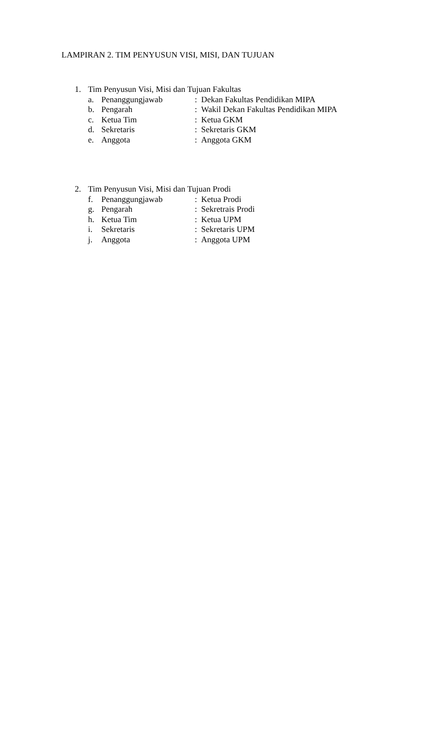LAMPIRAN 2. TIM PENYUSUN VISI, MISI, DAN TUJUAN
1. Tim Penyusun Visi, Misi dan Tujuan Fakultas
a. Penanggungjawab: Dekan Fakultas Pendidikan MIPA
b. Pengarah: Wakil Dekan Fakultas Pendidikan MIPA
c. Ketua Tim: Ketua GKM
d. Sekretaris: Sekretaris GKM
e. Anggota: Anggota GKM
2. Tim Penyusun Visi, Misi dan Tujuan Prodi
f. Penanggungjawab: Ketua Prodi
g. Pengarah: Sekretrais Prodi
h. Ketua Tim: Ketua UPM
i. Sekretaris: Sekretaris UPM
j. Anggota: Anggota UPM